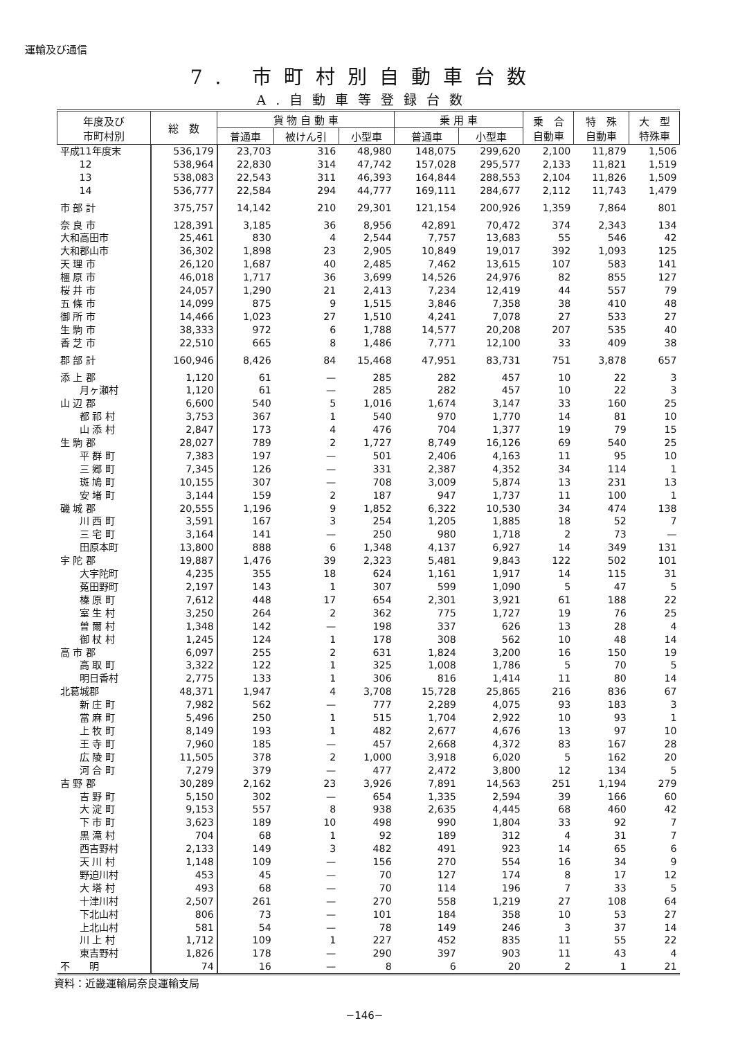運輸及び通信
7. 市町村別自動車台数
A.自動車等登録台数
| 年度及び 市町村別 | 総 数 | 貨 物 自 動 車 | | | 乗 用 車 | | 乗 合 自動車 | 特 殊 自動車 | 大 型 特殊車 |
| --- | --- | --- | --- | --- | --- | --- | --- | --- | --- |
| | | 普通車 | 被けん引 | 小型車 | 普通車 | 小型車 | | | |
| 平成11年度末 | 536,179 | 23,703 | 316 | 48,980 | 148,075 | 299,620 | 2,100 | 11,879 | 1,506 |
| 12 | 538,964 | 22,830 | 314 | 47,742 | 157,028 | 295,577 | 2,133 | 11,821 | 1,519 |
| 13 | 538,083 | 22,543 | 311 | 46,393 | 164,844 | 288,553 | 2,104 | 11,826 | 1,509 |
| 14 | 536,777 | 22,584 | 294 | 44,777 | 169,111 | 284,677 | 2,112 | 11,743 | 1,479 |
| 市 部 計 | 375,757 | 14,142 | 210 | 29,301 | 121,154 | 200,926 | 1,359 | 7,864 | 801 |
| 奈 良 市 | 128,391 | 3,185 | 36 | 8,956 | 42,891 | 70,472 | 374 | 2,343 | 134 |
| 大和高田市 | 25,461 | 830 | 4 | 2,544 | 7,757 | 13,683 | 55 | 546 | 42 |
| 大和郡山市 | 36,302 | 1,898 | 23 | 2,905 | 10,849 | 19,017 | 392 | 1,093 | 125 |
| 天 理 市 | 26,120 | 1,687 | 40 | 2,485 | 7,462 | 13,615 | 107 | 583 | 141 |
| 橿 原 市 | 46,018 | 1,717 | 36 | 3,699 | 14,526 | 24,976 | 82 | 855 | 127 |
| 桜 井 市 | 24,057 | 1,290 | 21 | 2,413 | 7,234 | 12,419 | 44 | 557 | 79 |
| 五 條 市 | 14,099 | 875 | 9 | 1,515 | 3,846 | 7,358 | 38 | 410 | 48 |
| 御 所 市 | 14,466 | 1,023 | 27 | 1,510 | 4,241 | 7,078 | 27 | 533 | 27 |
| 生 駒 市 | 38,333 | 972 | 6 | 1,788 | 14,577 | 20,208 | 207 | 535 | 40 |
| 香 芝 市 | 22,510 | 665 | 8 | 1,486 | 7,771 | 12,100 | 33 | 409 | 38 |
| 郡 部 計 | 160,946 | 8,426 | 84 | 15,468 | 47,951 | 83,731 | 751 | 3,878 | 657 |
| 添 上 郡 | 1,120 | 61 | — | 285 | 282 | 457 | 10 | 22 | 3 |
| 月ヶ瀬村 | 1,120 | 61 | — | 285 | 282 | 457 | 10 | 22 | 3 |
| 山 辺 郡 | 6,600 | 540 | 5 | 1,016 | 1,674 | 3,147 | 33 | 160 | 25 |
| 都 祁 村 | 3,753 | 367 | 1 | 540 | 970 | 1,770 | 14 | 81 | 10 |
| 山 添 村 | 2,847 | 173 | 4 | 476 | 704 | 1,377 | 19 | 79 | 15 |
| 生 駒 郡 | 28,027 | 789 | 2 | 1,727 | 8,749 | 16,126 | 69 | 540 | 25 |
| 平 群 町 | 7,383 | 197 | — | 501 | 2,406 | 4,163 | 11 | 95 | 10 |
| 三 郷 町 | 7,345 | 126 | — | 331 | 2,387 | 4,352 | 34 | 114 | 1 |
| 斑 鳩 町 | 10,155 | 307 | — | 708 | 3,009 | 5,874 | 13 | 231 | 13 |
| 安 堵 町 | 3,144 | 159 | 2 | 187 | 947 | 1,737 | 11 | 100 | 1 |
| 磯 城 郡 | 20,555 | 1,196 | 9 | 1,852 | 6,322 | 10,530 | 34 | 474 | 138 |
| 川 西 町 | 3,591 | 167 | 3 | 254 | 1,205 | 1,885 | 18 | 52 | 7 |
| 三 宅 町 | 3,164 | 141 | — | 250 | 980 | 1,718 | 2 | 73 | — |
| 田原本町 | 13,800 | 888 | 6 | 1,348 | 4,137 | 6,927 | 14 | 349 | 131 |
| 宇 陀 郡 | 19,887 | 1,476 | 39 | 2,323 | 5,481 | 9,843 | 122 | 502 | 101 |
| 大宇陀町 | 4,235 | 355 | 18 | 624 | 1,161 | 1,917 | 14 | 115 | 31 |
| 菟田野町 | 2,197 | 143 | 1 | 307 | 599 | 1,090 | 5 | 47 | 5 |
| 榛 原 町 | 7,612 | 448 | 17 | 654 | 2,301 | 3,921 | 61 | 188 | 22 |
| 室 生 村 | 3,250 | 264 | 2 | 362 | 775 | 1,727 | 19 | 76 | 25 |
| 曽 爾 村 | 1,348 | 142 | — | 198 | 337 | 626 | 13 | 28 | 4 |
| 御 杖 村 | 1,245 | 124 | 1 | 178 | 308 | 562 | 10 | 48 | 14 |
| 高 市 郡 | 6,097 | 255 | 2 | 631 | 1,824 | 3,200 | 16 | 150 | 19 |
| 高 取 町 | 3,322 | 122 | 1 | 325 | 1,008 | 1,786 | 5 | 70 | 5 |
| 明日香村 | 2,775 | 133 | 1 | 306 | 816 | 1,414 | 11 | 80 | 14 |
| 北葛城郡 | 48,371 | 1,947 | 4 | 3,708 | 15,728 | 25,865 | 216 | 836 | 67 |
| 新 庄 町 | 7,982 | 562 | — | 777 | 2,289 | 4,075 | 93 | 183 | 3 |
| 當 麻 町 | 5,496 | 250 | 1 | 515 | 1,704 | 2,922 | 10 | 93 | 1 |
| 上 牧 町 | 8,149 | 193 | 1 | 482 | 2,677 | 4,676 | 13 | 97 | 10 |
| 王 寺 町 | 7,960 | 185 | — | 457 | 2,668 | 4,372 | 83 | 167 | 28 |
| 広 陵 町 | 11,505 | 378 | 2 | 1,000 | 3,918 | 6,020 | 5 | 162 | 20 |
| 河 合 町 | 7,279 | 379 | — | 477 | 2,472 | 3,800 | 12 | 134 | 5 |
| 吉 野 郡 | 30,289 | 2,162 | 23 | 3,926 | 7,891 | 14,563 | 251 | 1,194 | 279 |
| 吉 野 町 | 5,150 | 302 | — | 654 | 1,335 | 2,594 | 39 | 166 | 60 |
| 大 淀 町 | 9,153 | 557 | 8 | 938 | 2,635 | 4,445 | 68 | 460 | 42 |
| 下 市 町 | 3,623 | 189 | 10 | 498 | 990 | 1,804 | 33 | 92 | 7 |
| 黒 滝 村 | 704 | 68 | 1 | 92 | 189 | 312 | 4 | 31 | 7 |
| 西吉野村 | 2,133 | 149 | 3 | 482 | 491 | 923 | 14 | 65 | 6 |
| 天 川 村 | 1,148 | 109 | — | 156 | 270 | 554 | 16 | 34 | 9 |
| 野迫川村 | 453 | 45 | — | 70 | 127 | 174 | 8 | 17 | 12 |
| 大 塔 村 | 493 | 68 | — | 70 | 114 | 196 | 7 | 33 | 5 |
| 十津川村 | 2,507 | 261 | — | 270 | 558 | 1,219 | 27 | 108 | 64 |
| 下北山村 | 806 | 73 | — | 101 | 184 | 358 | 10 | 53 | 27 |
| 上北山村 | 581 | 54 | — | 78 | 149 | 246 | 3 | 37 | 14 |
| 川 上 村 | 1,712 | 109 | 1 | 227 | 452 | 835 | 11 | 55 | 22 |
| 東吉野村 | 1,826 | 178 | — | 290 | 397 | 903 | 11 | 43 | 4 |
| 不 明 | 74 | 16 | — | 8 | 6 | 20 | 2 | 1 | 21 |
資料：近畿運輸局奈良運輸支局
−146−